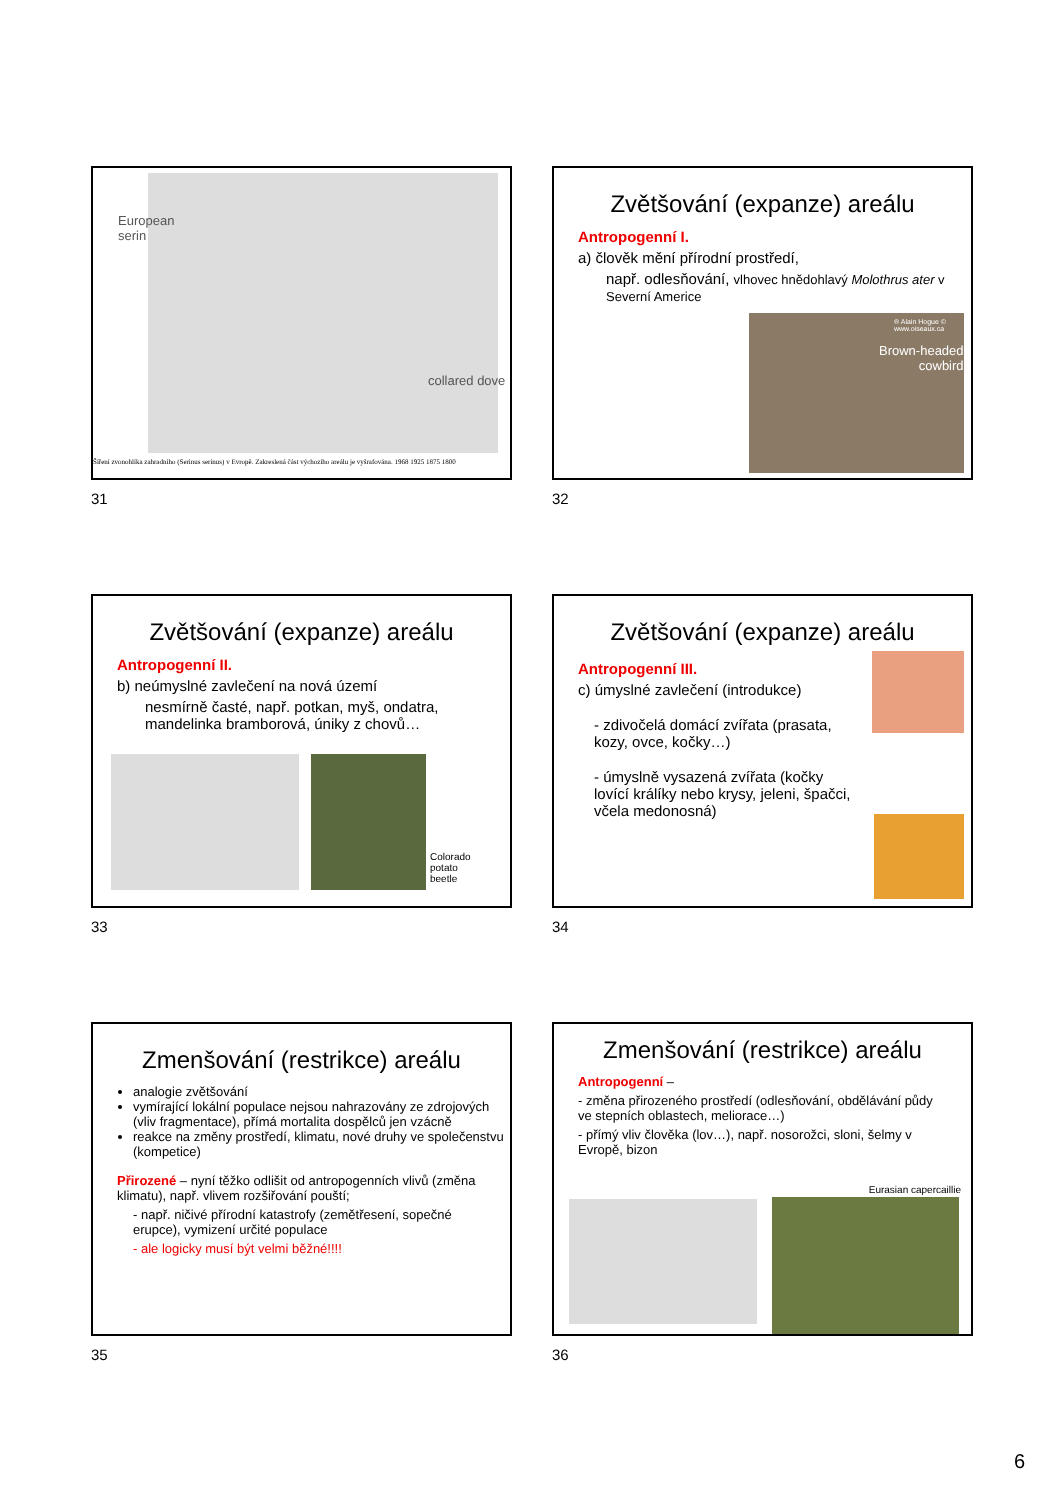European
serin
collared dove
Šíření zvonohlíka zahradního (Serinus serinus) v Evropě. Zakreslená část výchozího areálu je vyšrafována. 1968 1925 1875 1800
31
Zvětšování (expanze) areálu
Antropogenní I.
a) člověk mění přírodní prostředí,
např. odlesňování, vlhovec hnědohlavý Molothrus ater v Severní Americe
® Alain Hogue © www.oiseaux.ca
Brown-headed
cowbird
32
Zvětšování (expanze) areálu
Antropogenní II.
b) neúmyslné zavlečení na nová území
nesmírně časté, např. potkan, myš, ondatra, mandelinka bramborová, úniky z chovů…
Colorado
potato
beetle
33
Zvětšování (expanze) areálu
Antropogenní III.
c) úmyslné zavlečení (introdukce)
- zdivočelá domácí zvířata (prasata, kozy, ovce, kočky…)
- úmyslně vysazená zvířata (kočky lovící králíky nebo krysy, jeleni, špačci, včela medonosná)
34
Zmenšování (restrikce) areálu
analogie zvětšování
vymírající lokální populace nejsou nahrazovány ze zdrojových (vliv fragmentace), přímá mortalita dospělců jen vzácně
reakce na změny prostředí, klimatu, nové druhy ve společenstvu (kompetice)
Přirozené – nyní těžko odlišit od antropogenních vlivů (změna klimatu), např. vlivem rozšiřování pouští;
- např. ničivé přírodní katastrofy (zemětřesení, sopečné erupce), vymizení určité populace
- ale logicky musí být velmi běžné!!!!
35
Zmenšování (restrikce) areálu
Antropogenní –
- změna přirozeného prostředí (odlesňování, obdělávání půdy ve stepních oblastech, meliorace…)
- přímý vliv člověka (lov…), např. nosorožci, sloni, šelmy v Evropě, bizon
Eurasian capercaillie
36
6